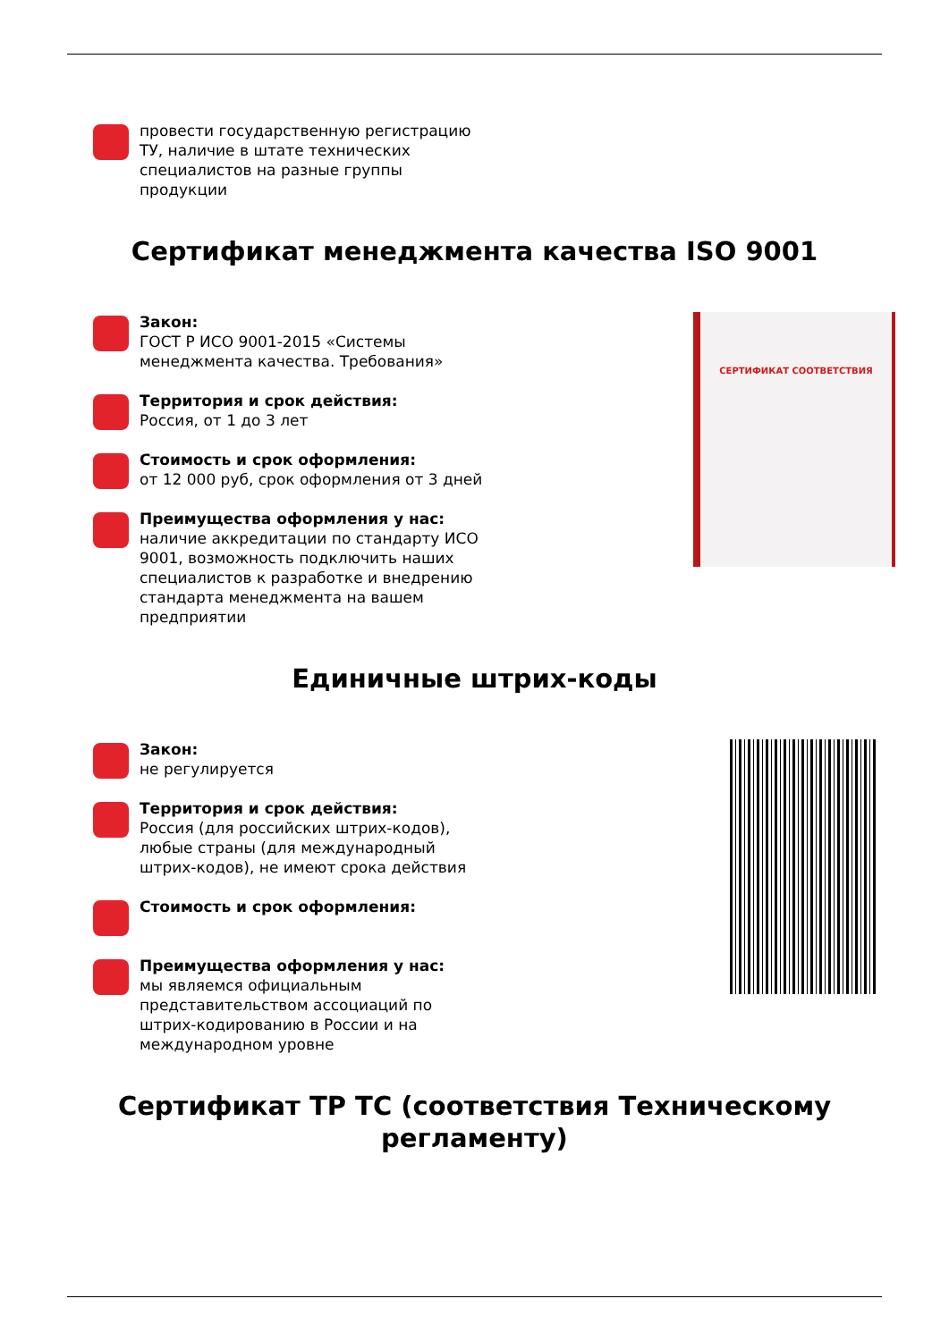провести государственную регистрацию ТУ, наличие в штате технических специалистов на разные группы продукции
Сертификат менеджмента качества ISO 9001
СЕРТИФИКАТ СООТВЕТСТВИЯ
Закон:
ГОСТ Р ИСО 9001-2015 «Системы менеджмента качества. Требования»
Территория и срок действия:
Россия, от 1 до 3 лет
Стоимость и срок оформления:
от 12 000 руб, срок оформления от 3 дней
Преимущества оформления у нас:
наличие аккредитации по стандарту ИСО 9001, возможность подключить наших специалистов к разработке и внедрению стандарта менеджмента на вашем предприятии
Единичные штрих-коды
Закон:
не регулируется
Территория и срок действия:
Россия (для российских штрих-кодов), любые страны (для международный штрих-кодов), не имеют срока действия
Стоимость и срок оформления:
Преимущества оформления у нас:
мы являемся официальным представительством ассоциаций по штрих-кодированию в России и на международном уровне
Сертификат ТР ТС (соответствия Техническому регламенту)